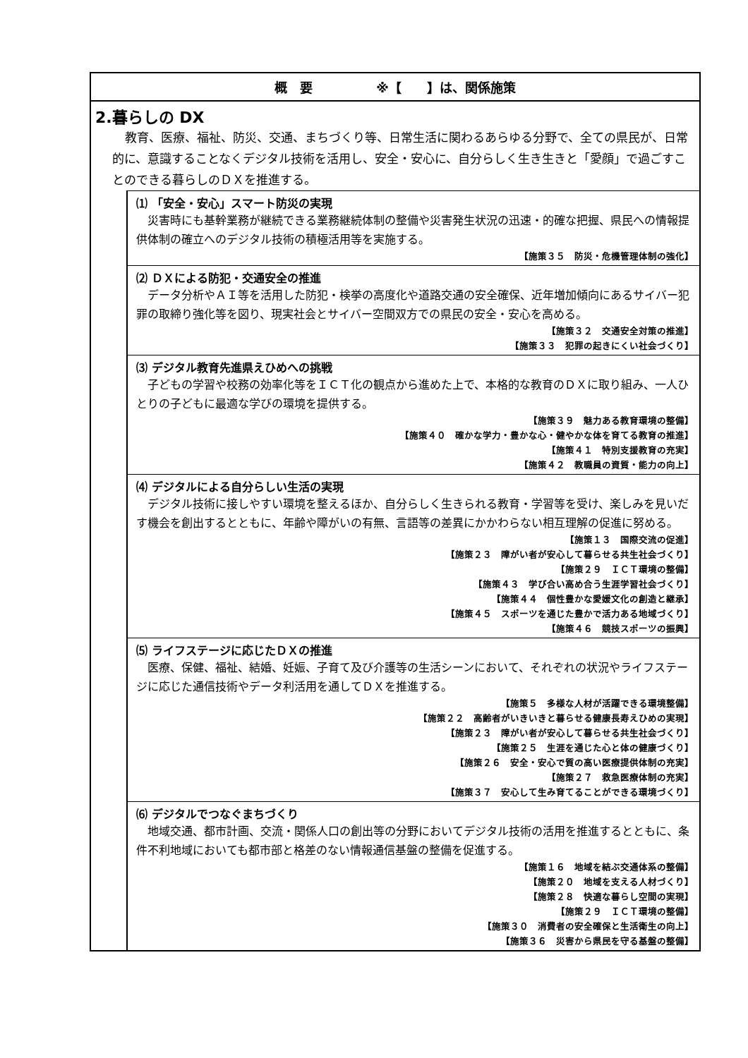概　要　　　　　※【　　】は、関係施策
2.暮らしの DX
教育、医療、福祉、防災、交通、まちづくり等、日常生活に関わるあらゆる分野で、全ての県民が、日常的に、意識することなくデジタル技術を活用し、安全・安心に、自分らしく生き生きと「愛顔」で過ごすことのできる暮らしのＤＸを推進する。
⑴ 「安全・安心」スマート防災の実現
災害時にも基幹業務が継続できる業務継続体制の整備や災害発生状況の迅速・的確な把握、県民への情報提供体制の確立へのデジタル技術の積極活用等を実施する。
【施策３５　防災・危機管理体制の強化】
⑵ ＤＸによる防犯・交通安全の推進
データ分析やＡＩ等を活用した防犯・検挙の高度化や道路交通の安全確保、近年増加傾向にあるサイバー犯罪の取締り強化等を図り、現実社会とサイバー空間双方での県民の安全・安心を高める。
【施策３２　交通安全対策の推進】
【施策３３　犯罪の起きにくい社会づくり】
⑶ デジタル教育先進県えひめへの挑戦
子どもの学習や校務の効率化等をＩＣＴ化の観点から進めた上で、本格的な教育のＤＸに取り組み、一人ひとりの子どもに最適な学びの環境を提供する。
【施策３９　魅力ある教育環境の整備】
【施策４０　確かな学力・豊かな心・健やかな体を育てる教育の推進】
【施策４１　特別支援教育の充実】
【施策４２　教職員の資質・能力の向上】
⑷ デジタルによる自分らしい生活の実現
デジタル技術に接しやすい環境を整えるほか、自分らしく生きられる教育・学習等を受け、楽しみを見いだす機会を創出するとともに、年齢や障がいの有無、言語等の差異にかかわらない相互理解の促進に努める。
【施策１３　国際交流の促進】
【施策２３　障がい者が安心して暮らせる共生社会づくり】
【施策２９　ＩＣＴ環境の整備】
【施策４３　学び合い高め合う生涯学習社会づくり】
【施策４４　個性豊かな愛媛文化の創造と継承】
【施策４５　スポーツを通じた豊かで活力ある地域づくり】
【施策４６　競技スポーツの振興】
⑸ ライフステージに応じたＤＸの推進
医療、保健、福祉、結婚、妊娠、子育て及び介護等の生活シーンにおいて、それぞれの状況やライフステージに応じた通信技術やデータ利活用を通してＤＸを推進する。
【施策５　多様な人材が活躍できる環境整備】
【施策２２　高齢者がいきいきと暮らせる健康長寿えひめの実現】
【施策２３　障がい者が安心して暮らせる共生社会づくり】
【施策２５　生涯を通じた心と体の健康づくり】
【施策２６　安全・安心で質の高い医療提供体制の充実】
【施策２７　救急医療体制の充実】
【施策３７　安心して生み育てることができる環境づくり】
⑹ デジタルでつなぐまちづくり
地域交通、都市計画、交流・関係人口の創出等の分野においてデジタル技術の活用を推進するとともに、条件不利地域においても都市部と格差のない情報通信基盤の整備を促進する。
【施策１６　地域を結ぶ交通体系の整備】
【施策２０　地域を支える人材づくり】
【施策２８　快適な暮らし空間の実現】
【施策２９　ＩＣＴ環境の整備】
【施策３０　消費者の安全確保と生活衛生の向上】
【施策３６　災害から県民を守る基盤の整備】